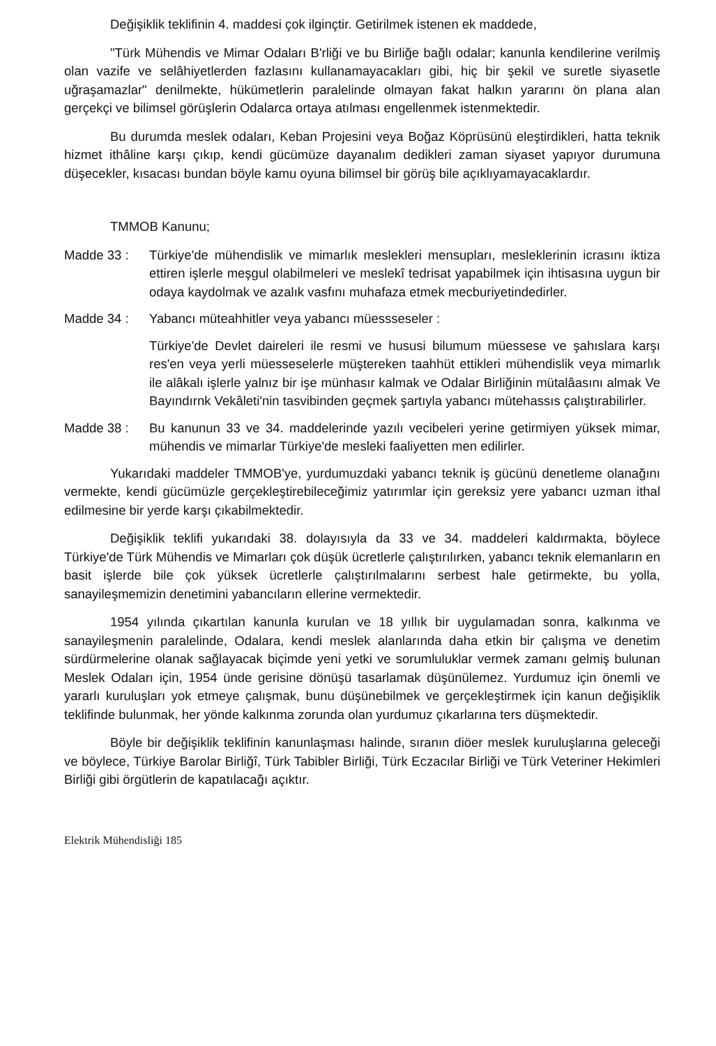Değişiklik teklifinin 4. maddesi çok ilginçtir. Getirilmek istenen ek maddede,
"Türk Mühendis ve Mimar Odaları B'rliği ve bu Birliğe bağlı odalar; kanunla kendilerine verilmiş olan vazife ve selâhiyetlerden fazlasını kullanamayacakları gibi, hiç bir şekil ve suretle siyasetle uğraşamazlar" denilmekte, hükümetlerin paralelinde olmayan fakat halkın yararını ön plana alan gerçekçi ve bilimsel görüşlerin Odalarca ortaya atılması engellenmek istenmektedir.
Bu durumda meslek odaları, Keban Projesini veya Boğaz Köprüsünü eleştirdikleri, hatta teknik hizmet ithâline karşı çıkıp, kendi gücümüze dayanalım dedikleri zaman siyaset yapıyor durumuna düşecekler, kısacası bundan böyle kamu oyuna bilimsel bir görüş bile açıklıyamayacaklardır.
TMMOB Kanunu;
Madde 33 : Türkiye'de mühendislik ve mimarlık meslekleri mensupları, mesleklerinin icrasını iktiza ettiren işlerle meşgul olabilmeleri ve meslekî tedrisat yapabilmek için ihtisasına uygun bir odaya kaydolmak ve azalık vasfını muhafaza etmek mecburiyetindedirler.
Madde 34 : Yabancı müteahhitler veya yabancı müessseseler :
Türkiye'de Devlet daireleri ile resmi ve hususi bilumum müessese ve şahıslara karşı res'en veya yerli müesseselerle müştereken taahhüt ettikleri mühendislik veya mimarlık ile alâkalı işlerle yalnız bir işe münhasır kalmak ve Odalar Birliğinin mütalâasını almak Ve Bayındırnk Vekâleti'nin tasvibinden geçmek şartıyla yabancı mütehassıs çalıştırabilirler.
Madde 38 : Bu kanunun 33 ve 34. maddelerinde yazılı vecibeleri yerine getirmiyen yüksek mimar, mühendis ve mimarlar Türkiye'de mesleki faaliyetten men edilirler.
Yukarıdaki maddeler TMMOB'ye, yurdumuzdaki yabancı teknik iş gücünü denetleme olanağını vermekte, kendi gücümüzle gerçekleştirebileceğimiz yatırımlar için gereksiz yere yabancı uzman ithal edilmesine bir yerde karşı çıkabilmektedir.
Değişiklik teklifi yukarıdaki 38. dolayısıyla da 33 ve 34. maddeleri kaldırmakta, böylece Türkiye'de Türk Mühendis ve Mimarları çok düşük ücretlerle çalıştırılırken, yabancı teknik elemanların en basit işlerde bile çok yüksek ücretlerle çalıştırılmalarını serbest hale getirmekte, bu yolla, sanayileşmemizin denetimini yabancıların ellerine vermektedir.
1954 yılında çıkartılan kanunla kurulan ve 18 yıllık bir uygulamadan sonra, kalkınma ve sanayileşmenin paralelinde, Odalara, kendi meslek alanlarında daha etkin bir çalışma ve denetim sürdürmelerine olanak sağlayacak biçimde yeni yetki ve sorumluluklar vermek zamanı gelmiş bulunan Meslek Odaları için, 1954 ünde gerisine dönüşü tasarlamak düşünülemez. Yurdumuz için önemli ve yararlı kuruluşları yok etmeye çalışmak, bunu düşünebilmek ve gerçekleştirmek için kanun değişiklik teklifinde bulunmak, her yönde kalkınma zorunda olan yurdumuz çıkarlarına ters düşmektedir.
Böyle bir değişiklik teklifinin kanunlaşması halinde, sıranın diöer meslek kuruluşlarına geleceği ve böylece, Türkiye Barolar Birliğî, Türk Tabibler Birliği, Türk Eczacılar Birliği ve Türk Veteriner Hekimleri Birliği gibi örgütlerin de kapatılacağı açıktır.
Elektrik Mühendisliği 185